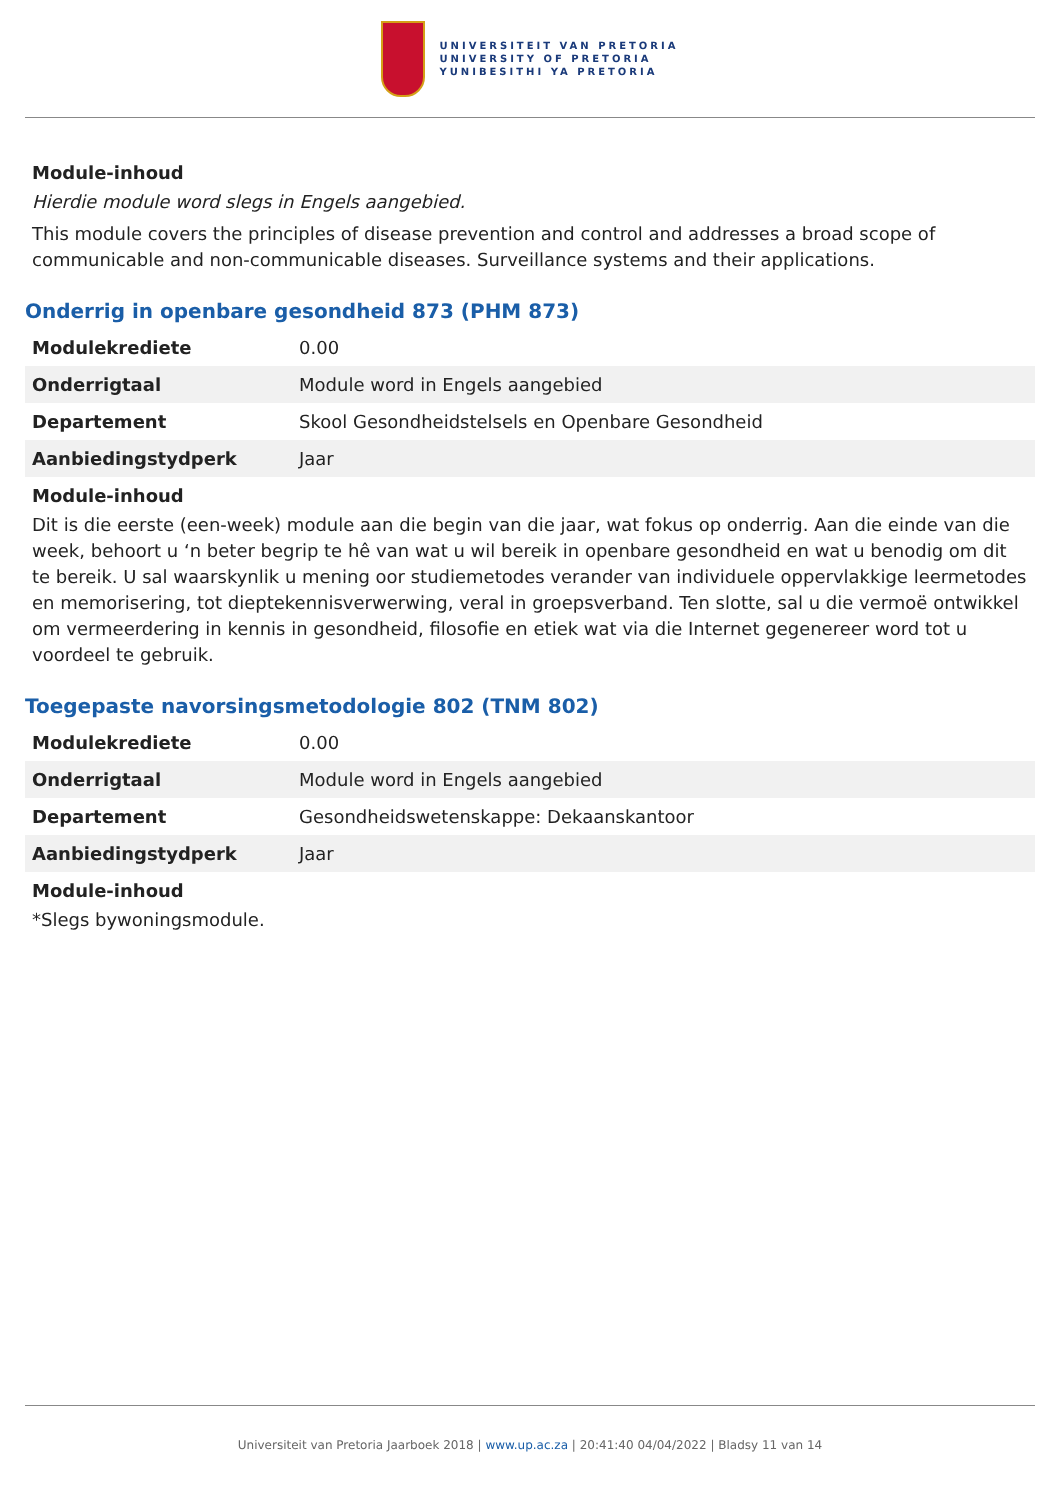UNIVERSITEIT VAN PRETORIA
UNIVERSITY OF PRETORIA
YUNIBESITHI YA PRETORIA
Module-inhoud
Hierdie module word slegs in Engels aangebied.
This module covers the principles of disease prevention and control and addresses a broad scope of communicable and non-communicable diseases. Surveillance systems and their applications.
Onderrig in openbare gesondheid 873 (PHM 873)
| Modulekrediete | 0.00 |
| Onderrigtaal | Module word in Engels aangebied |
| Departement | Skool Gesondheidstelsels en Openbare Gesondheid |
| Aanbiedingstydperk | Jaar |
Module-inhoud
Dit is die eerste (een-week) module aan die begin van die jaar, wat fokus op onderrig. Aan die einde van die week, behoort u ‘n beter begrip te hê van wat u wil bereik in openbare gesondheid en wat u benodig om dit te bereik. U sal waarskynlik u mening oor studiemetodes verander van individuele oppervlakkige leermetodes en memorisering, tot dieptekennisverwerwing, veral in groepsverband. Ten slotte, sal u die vermoë ontwikkel om vermeerdering in kennis in gesondheid, filosofie en etiek wat via die Internet gegenereer word tot u voordeel te gebruik.
Toegepaste navorsingsmetodologie 802 (TNM 802)
| Modulekrediete | 0.00 |
| Onderrigtaal | Module word in Engels aangebied |
| Departement | Gesondheidswetenskappe: Dekaanskantoor |
| Aanbiedingstydperk | Jaar |
Module-inhoud
*Slegs bywoningsmodule.
Universiteit van Pretoria Jaarboek 2018 | www.up.ac.za | 20:41:40 04/04/2022 | Bladsy 11 van 14